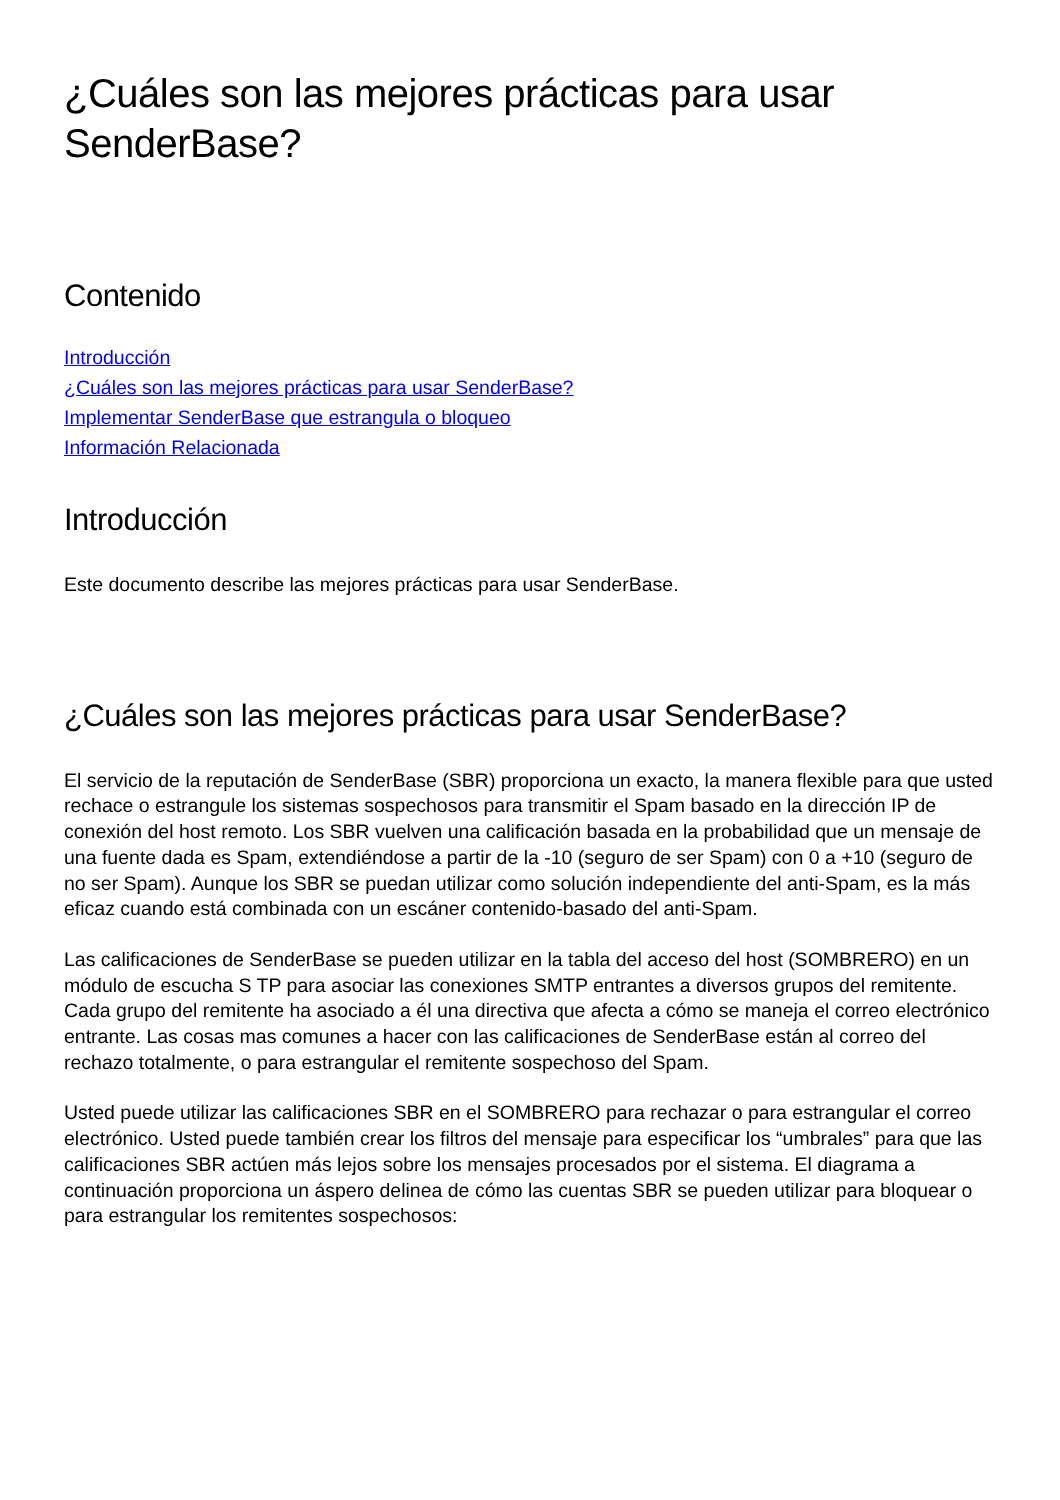¿Cuáles son las mejores prácticas para usar SenderBase?
Contenido
Introducción
¿Cuáles son las mejores prácticas para usar SenderBase?
Implementar SenderBase que estrangula o bloqueo
Información Relacionada
Introducción
Este documento describe las mejores prácticas para usar SenderBase.
¿Cuáles son las mejores prácticas para usar SenderBase?
El servicio de la reputación de SenderBase (SBR) proporciona un exacto, la manera flexible para que usted rechace o estrangule los sistemas sospechosos para transmitir el Spam basado en la dirección IP de conexión del host remoto. Los SBR vuelven una calificación basada en la probabilidad que un mensaje de una fuente dada es Spam, extendiéndose a partir de la -10 (seguro de ser Spam) con 0 a +10 (seguro de no ser Spam). Aunque los SBR se puedan utilizar como solución independiente del anti-Spam, es la más eficaz cuando está combinada con un escáner contenido-basado del anti-Spam.
Las calificaciones de SenderBase se pueden utilizar en la tabla del acceso del host (SOMBRERO) en un módulo de escucha S TP para asociar las conexiones SMTP entrantes a diversos grupos del remitente. Cada grupo del remitente ha asociado a él una directiva que afecta a cómo se maneja el correo electrónico entrante. Las cosas mas comunes a hacer con las calificaciones de SenderBase están al correo del rechazo totalmente, o para estrangular el remitente sospechoso del Spam.
Usted puede utilizar las calificaciones SBR en el SOMBRERO para rechazar o para estrangular el correo electrónico. Usted puede también crear los filtros del mensaje para especificar los “umbrales” para que las calificaciones SBR actúen más lejos sobre los mensajes procesados por el sistema. El diagrama a continuación proporciona un áspero delinea de cómo las cuentas SBR se pueden utilizar para bloquear o para estrangular los remitentes sospechosos: